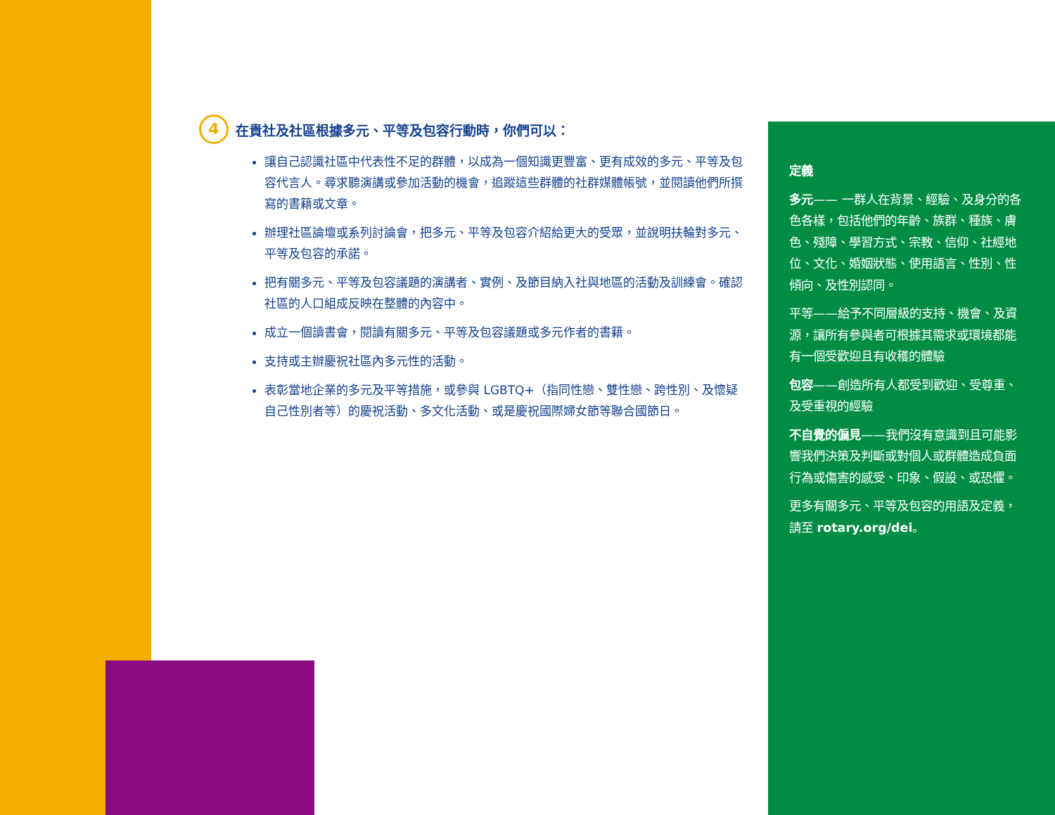4
在貴社及社區根據多元、平等及包容行動時，你們可以：
讓自己認識社區中代表性不足的群體，以成為一個知識更豐富、更有成效的多元、平等及包容代言人。尋求聽演講或參加活動的機會，追蹤這些群體的社群媒體帳號，並閱讀他們所撰寫的書籍或文章。
辦理社區論壇或系列討論會，把多元、平等及包容介紹給更大的受眾，並說明扶輪對多元、平等及包容的承諾。
把有關多元、平等及包容議題的演講者、實例、及節目納入社與地區的活動及訓練會。確認社區的人口組成反映在整體的內容中。
成立一個讀書會，閱讀有關多元、平等及包容議題或多元作者的書籍。
支持或主辦慶祝社區內多元性的活動。
表彰當地企業的多元及平等措施，或參與 LGBTQ+（指同性戀、雙性戀、跨性別、及懷疑自己性別者等）的慶祝活動、多文化活動、或是慶祝國際婦女節等聯合國節日。
定義
多元—— 一群人在背景、經驗、及身分的各色各樣，包括他們的年齡、族群、種族、膚色、殘障、學習方式、宗教、信仰、社經地位、文化、婚姻狀態、使用語言、性別、性傾向、及性別認同。
平等——給予不同層級的支持、機會、及資源，讓所有參與者可根據其需求或環境都能有一個受歡迎且有收穫的體驗
包容——創造所有人都受到歡迎、受尊重、及受重視的經驗
不自覺的偏見——我們沒有意識到且可能影響我們決策及判斷或對個人或群體造成負面行為或傷害的感受、印象、假設、或恐懼。
更多有關多元、平等及包容的用語及定義，請至 rotary.org/dei。